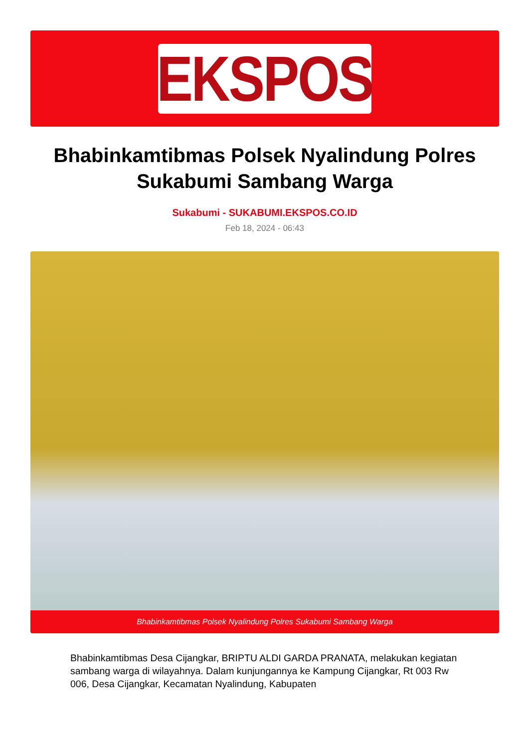EKSPOS
Bhabinkamtibmas Polsek Nyalindung Polres Sukabumi Sambang Warga
Sukabumi - SUKABUMI.EKSPOS.CO.ID
Feb 18, 2024 - 06:43
Bhabinkamtibmas Polsek Nyalindung Polres Sukabumi Sambang Warga
Bhabinkamtibmas Desa Cijangkar, BRIPTU ALDI GARDA PRANATA, melakukan kegiatan sambang warga di wilayahnya. Dalam kunjungannya ke Kampung Cijangkar, Rt 003 Rw 006, Desa Cijangkar, Kecamatan Nyalindung, Kabupaten